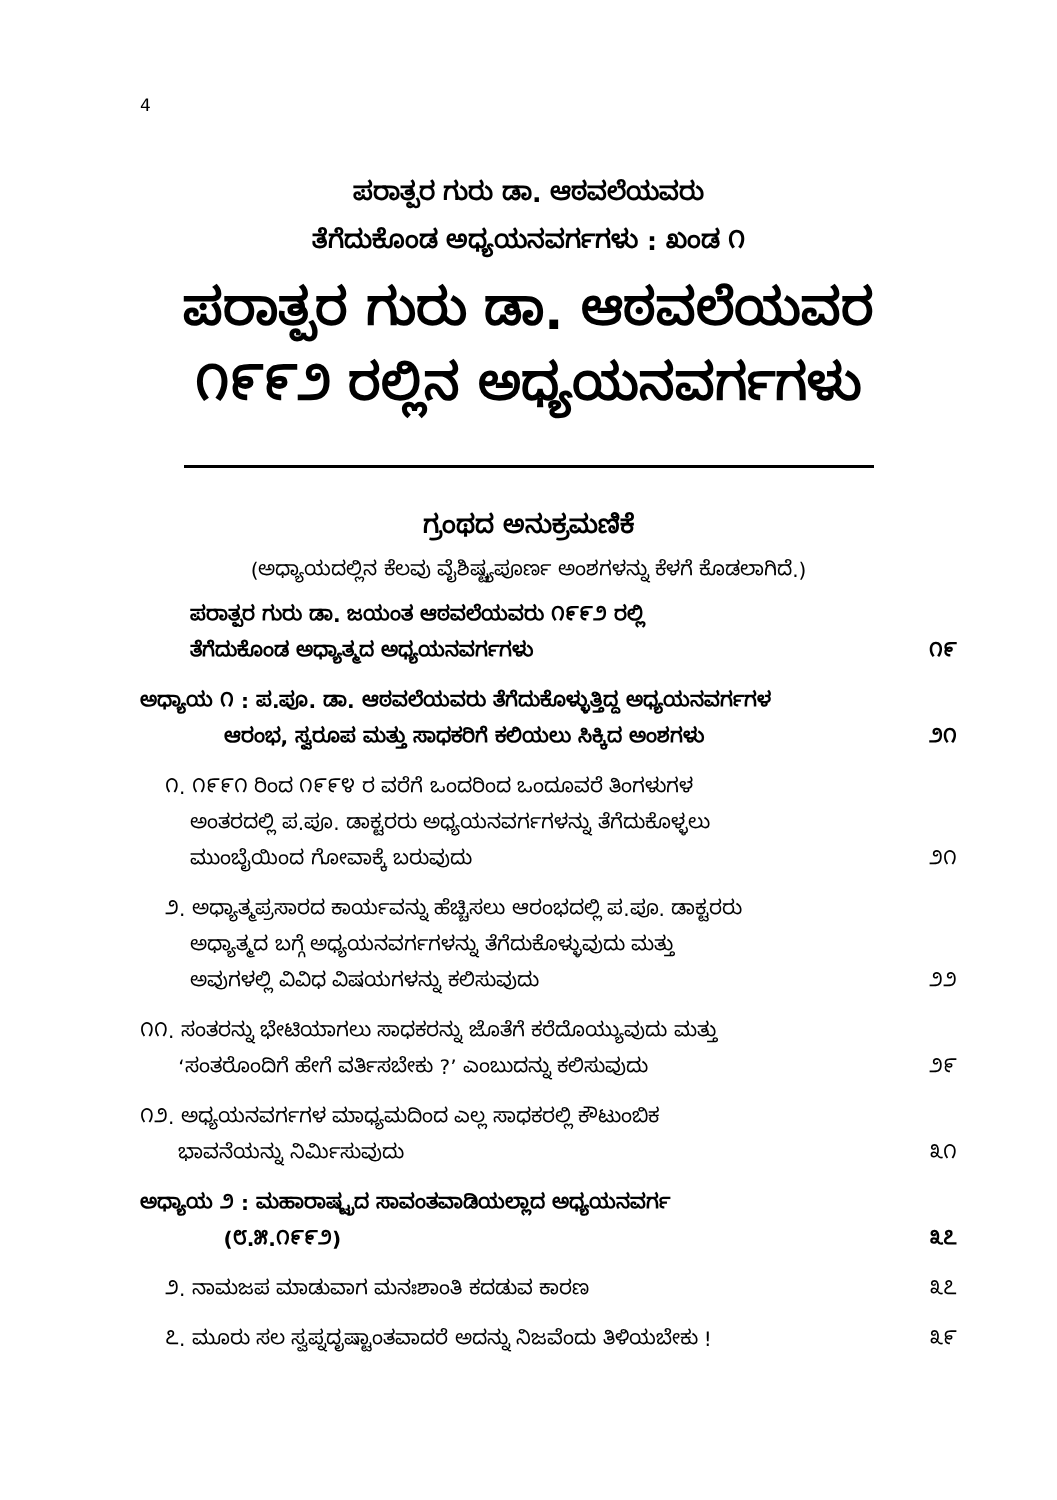4
ಪರಾತ್ಪರ ಗುರು ಡಾ. ಆಠವಲೆಯವರು
ತೆಗೆದುಕೊಂಡ ಅಧ್ಯಯನವರ್ಗಗಳು : ಖಂಡ ೧
ಪರಾತ್ಪರ ಗುರು ಡಾ. ಆಠವಲೆಯವರ
೧೯೯೨ ರಲ್ಲಿನ ಅಧ್ಯಯನವರ್ಗಗಳು
ಗ್ರಂಥದ ಅನುಕ್ರಮಣಿಕೆ
(ಅಧ್ಯಾಯದಲ್ಲಿನ ಕೆಲವು ವೈಶಿಷ್ಟ್ಯಪೂರ್ಣ ಅಂಶಗಳನ್ನು ಕೆಳಗೆ ಕೊಡಲಾಗಿದೆ.)
ಪರಾತ್ಪರ ಗುರು ಡಾ. ಜಯಂತ ಆಠವಲೆಯವರು ೧೯೯೨ ರಲ್ಲಿ
ತೆಗೆದುಕೊಂಡ ಅಧ್ಯಾತ್ಮದ ಅಧ್ಯಯನವರ್ಗಗಳು ೧೯
ಅಧ್ಯಾಯ ೧ : ಪ.ಪೂ. ಡಾ. ಆಠವಲೆಯವರು ತೆಗೆದುಕೊಳ್ಳುತ್ತಿದ್ದ ಅಧ್ಯಯನವರ್ಗಗಳ
ಆರಂಭ, ಸ್ವರೂಪ ಮತ್ತು ಸಾಧಕರಿಗೆ ಕಲಿಯಲು ಸಿಕ್ಕಿದ ಅಂಶಗಳು ೨೧
೧. ೧೯೯೧ ರಿಂದ ೧೯೯೪ ರ ವರೆಗೆ ಒಂದರಿಂದ ಒಂದೂವರೆ ತಿಂಗಳುಗಳ
ಅಂತರದಲ್ಲಿ ಪ.ಪೂ. ಡಾಕ್ಟರರು ಅಧ್ಯಯನವರ್ಗಗಳನ್ನು ತೆಗೆದುಕೊಳ್ಳಲು
ಮುಂಬೈಯಿಂದ ಗೋವಾಕ್ಕೆ ಬರುವುದು ೨೧
೨. ಅಧ್ಯಾತ್ಮಪ್ರಸಾರದ ಕಾರ್ಯವನ್ನು ಹೆಚ್ಚಿಸಲು ಆರಂಭದಲ್ಲಿ ಪ.ಪೂ. ಡಾಕ್ಟರರು
ಅಧ್ಯಾತ್ಮದ ಬಗ್ಗೆ ಅಧ್ಯಯನವರ್ಗಗಳನ್ನು ತೆಗೆದುಕೊಳ್ಳುವುದು ಮತ್ತು
ಅವುಗಳಲ್ಲಿ ವಿವಿಧ ವಿಷಯಗಳನ್ನು ಕಲಿಸುವುದು ೨೨
೧೧. ಸಂತರನ್ನು ಭೇಟಿಯಾಗಲು ಸಾಧಕರನ್ನು ಜೊತೆಗೆ ಕರೆದೊಯ್ಯುವುದು ಮತ್ತು
‘ಸಂತರೊಂದಿಗೆ ಹೇಗೆ ವರ್ತಿಸಬೇಕು ?’ ಎಂಬುದನ್ನು ಕಲಿಸುವುದು ೨೯
೧೨. ಅಧ್ಯಯನವರ್ಗಗಳ ಮಾಧ್ಯಮದಿಂದ ಎಲ್ಲ ಸಾಧಕರಲ್ಲಿ ಕೌಟುಂಬಿಕ
ಭಾವನೆಯನ್ನು ನಿರ್ಮಿಸುವುದು ೩೧
ಅಧ್ಯಾಯ ೨ : ಮಹಾರಾಷ್ಟ್ರದ ಸಾವಂತವಾಡಿಯಲ್ಲಾದ ಅಧ್ಯಯನವರ್ಗ
(೮.೫.೧೯೯೨) ೩೭
೨. ನಾಮಜಪ ಮಾಡುವಾಗ ಮನಃಶಾಂತಿ ಕದಡುವ ಕಾರಣ ೩೭
೭. ಮೂರು ಸಲ ಸ್ವಪ್ನದೃಷ್ಟಾಂತವಾದರೆ ಅದನ್ನು ನಿಜವೆಂದು ತಿಳಿಯಬೇಕು ! ೩೯